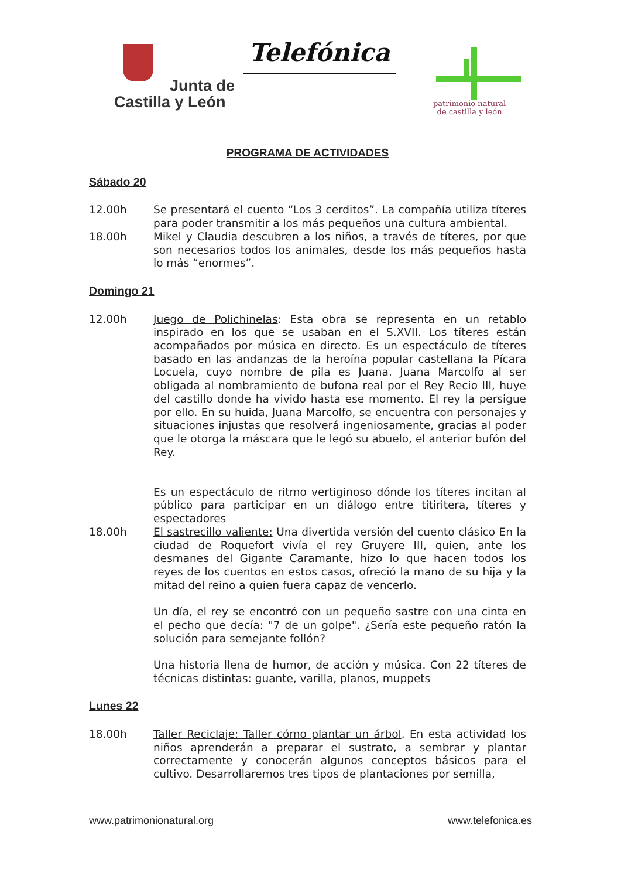Junta de
Castilla y León
Telefónica
patrimonio natural
de castilla y león
PROGRAMA DE ACTIVIDADES
Sábado 20
12.00h Se presentará el cuento “Los 3 cerditos”. La compañía utiliza títeres para poder transmitir a los más pequeños una cultura ambiental.
18.00h Mikel y Claudia descubren a los niños, a través de títeres, por que son necesarios todos los animales, desde los más pequeños hasta lo más “enormes”.
Domingo 21
12.00h Juego de Polichinelas: Esta obra se representa en un retablo inspirado en los que se usaban en el S.XVII. Los títeres están acompañados por música en directo. Es un espectáculo de títeres basado en las andanzas de la heroína popular castellana la Pícara Locuela, cuyo nombre de pila es Juana. Juana Marcolfo al ser obligada al nombramiento de bufona real por el Rey Recio III, huye del castillo donde ha vivido hasta ese momento. El rey la persigue por ello. En su huida, Juana Marcolfo, se encuentra con personajes y situaciones injustas que resolverá ingeniosamente, gracias al poder que le otorga la máscara que le legó su abuelo, el anterior bufón del Rey.
Es un espectáculo de ritmo vertiginoso dónde los títeres incitan al público para participar en un diálogo entre titiritera, títeres y espectadores
18.00h El sastrecillo valiente: Una divertida versión del cuento clásico En la ciudad de Roquefort vivía el rey Gruyere III, quien, ante los desmanes del Gigante Caramante, hizo lo que hacen todos los reyes de los cuentos en estos casos, ofreció la mano de su hija y la mitad del reino a quien fuera capaz de vencerlo.
Un día, el rey se encontró con un pequeño sastre con una cinta en el pecho que decía: "7 de un golpe". ¿Sería este pequeño ratón la solución para semejante follón?
Una historia llena de humor, de acción y música. Con 22 títeres de técnicas distintas: guante, varilla, planos, muppets
Lunes 22
18.00h Taller Reciclaje: Taller cómo plantar un árbol. En esta actividad los niños aprenderán a preparar el sustrato, a sembrar y plantar correctamente y conocerán algunos conceptos básicos para el cultivo. Desarrollaremos tres tipos de plantaciones por semilla,
www.patrimonionatural.org www.telefonica.es